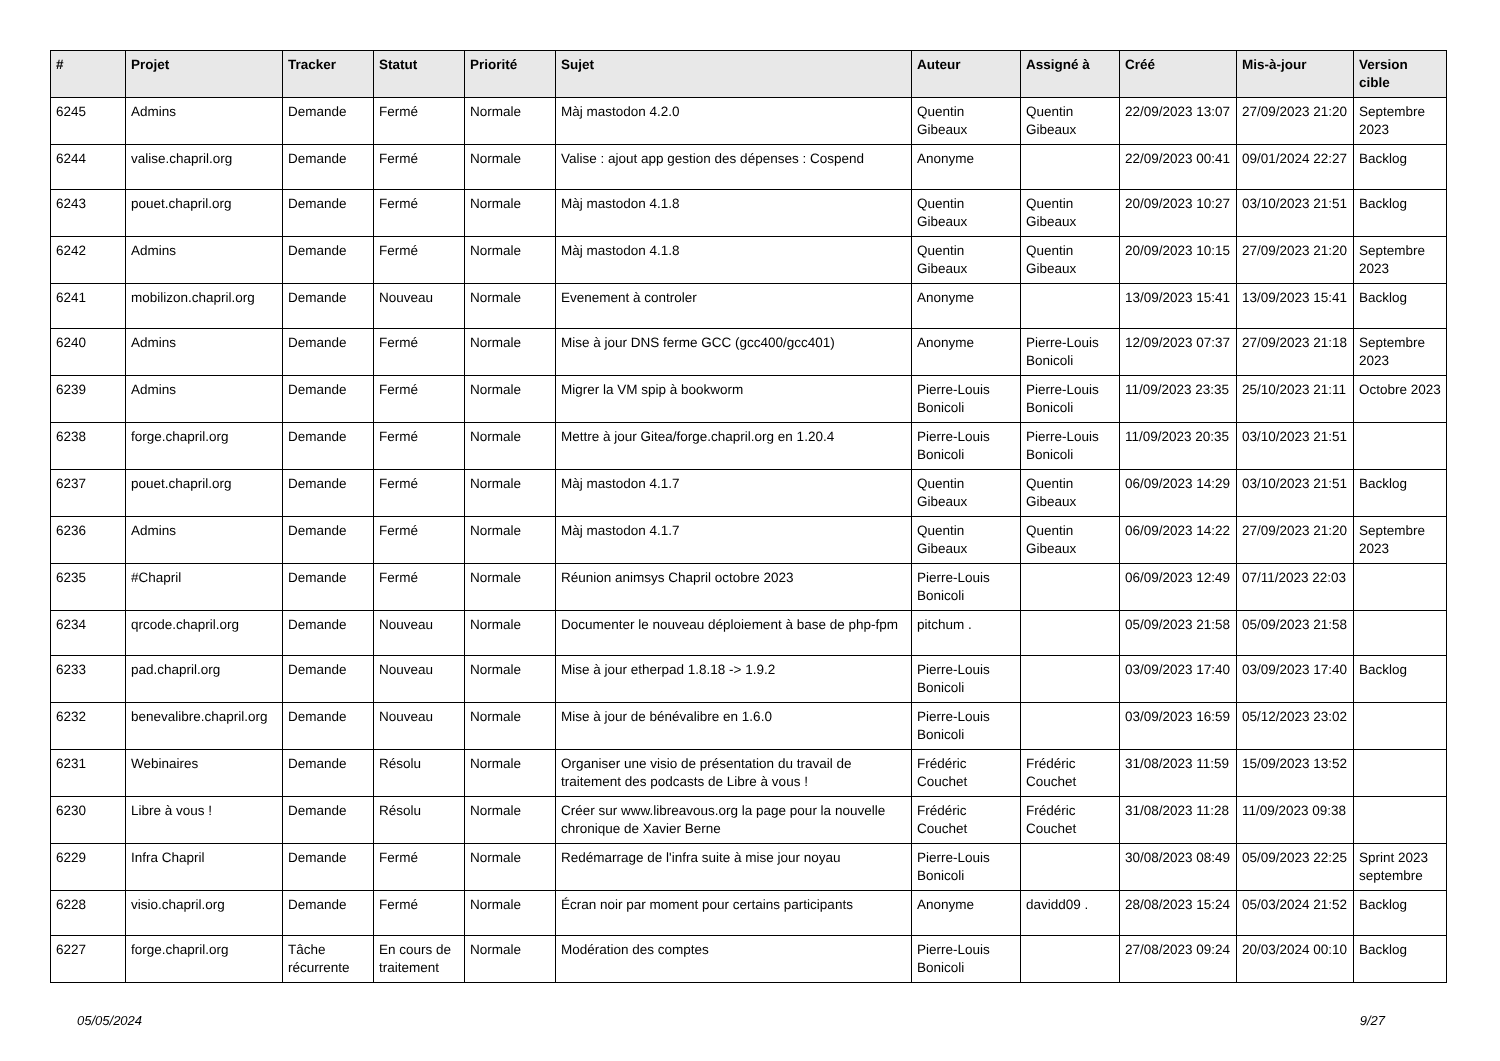| # | Projet | Tracker | Statut | Priorité | Sujet | Auteur | Assigné à | Créé | Mis-à-jour | Version cible |
| --- | --- | --- | --- | --- | --- | --- | --- | --- | --- | --- |
| 6245 | Admins | Demande | Fermé | Normale | Màj mastodon 4.2.0 | Quentin Gibeaux | Quentin Gibeaux | 22/09/2023 13:07 | 27/09/2023 21:20 | Septembre 2023 |
| 6244 | valise.chapril.org | Demande | Fermé | Normale | Valise : ajout app gestion des dépenses : Cospend | Anonyme | | 22/09/2023 00:41 | 09/01/2024 22:27 | Backlog |
| 6243 | pouet.chapril.org | Demande | Fermé | Normale | Màj mastodon 4.1.8 | Quentin Gibeaux | Quentin Gibeaux | 20/09/2023 10:27 | 03/10/2023 21:51 | Backlog |
| 6242 | Admins | Demande | Fermé | Normale | Màj mastodon 4.1.8 | Quentin Gibeaux | Quentin Gibeaux | 20/09/2023 10:15 | 27/09/2023 21:20 | Septembre 2023 |
| 6241 | mobilizon.chapril.org | Demande | Nouveau | Normale | Evenement à controler | Anonyme | | 13/09/2023 15:41 | 13/09/2023 15:41 | Backlog |
| 6240 | Admins | Demande | Fermé | Normale | Mise à jour DNS ferme GCC (gcc400/gcc401) | Anonyme | Pierre-Louis Bonicoli | 12/09/2023 07:37 | 27/09/2023 21:18 | Septembre 2023 |
| 6239 | Admins | Demande | Fermé | Normale | Migrer la VM spip à bookworm | Pierre-Louis Bonicoli | Pierre-Louis Bonicoli | 11/09/2023 23:35 | 25/10/2023 21:11 | Octobre 2023 |
| 6238 | forge.chapril.org | Demande | Fermé | Normale | Mettre à jour Gitea/forge.chapril.org en 1.20.4 | Pierre-Louis Bonicoli | Pierre-Louis Bonicoli | 11/09/2023 20:35 | 03/10/2023 21:51 | |
| 6237 | pouet.chapril.org | Demande | Fermé | Normale | Màj mastodon 4.1.7 | Quentin Gibeaux | Quentin Gibeaux | 06/09/2023 14:29 | 03/10/2023 21:51 | Backlog |
| 6236 | Admins | Demande | Fermé | Normale | Màj mastodon 4.1.7 | Quentin Gibeaux | Quentin Gibeaux | 06/09/2023 14:22 | 27/09/2023 21:20 | Septembre 2023 |
| 6235 | #Chapril | Demande | Fermé | Normale | Réunion animsys Chapril octobre 2023 | Pierre-Louis Bonicoli | | 06/09/2023 12:49 | 07/11/2023 22:03 | |
| 6234 | qrcode.chapril.org | Demande | Nouveau | Normale | Documenter le nouveau déploiement à base de php-fpm | pitchum . | | 05/09/2023 21:58 | 05/09/2023 21:58 | |
| 6233 | pad.chapril.org | Demande | Nouveau | Normale | Mise à jour etherpad 1.8.18 -> 1.9.2 | Pierre-Louis Bonicoli | | 03/09/2023 17:40 | 03/09/2023 17:40 | Backlog |
| 6232 | benevalibre.chapril.org | Demande | Nouveau | Normale | Mise à jour de bénévalibre en 1.6.0 | Pierre-Louis Bonicoli | | 03/09/2023 16:59 | 05/12/2023 23:02 | |
| 6231 | Webinaires | Demande | Résolu | Normale | Organiser une visio de présentation du travail de traitement des podcasts de Libre à vous ! | Frédéric Couchet | Frédéric Couchet | 31/08/2023 11:59 | 15/09/2023 13:52 | |
| 6230 | Libre à vous ! | Demande | Résolu | Normale | Créer sur www.libreavous.org la page pour la nouvelle chronique de Xavier Berne | Frédéric Couchet | Frédéric Couchet | 31/08/2023 11:28 | 11/09/2023 09:38 | |
| 6229 | Infra Chapril | Demande | Fermé | Normale | Redémarrage de l'infra suite à mise jour noyau | Pierre-Louis Bonicoli | | 30/08/2023 08:49 | 05/09/2023 22:25 | Sprint 2023 septembre |
| 6228 | visio.chapril.org | Demande | Fermé | Normale | Écran noir par moment pour certains participants | Anonyme | davidd09 . | 28/08/2023 15:24 | 05/03/2024 21:52 | Backlog |
| 6227 | forge.chapril.org | Tâche récurrente | En cours de traitement | Normale | Modération des comptes | Pierre-Louis Bonicoli | | 27/08/2023 09:24 | 20/03/2024 00:10 | Backlog |
05/05/2024 9/27